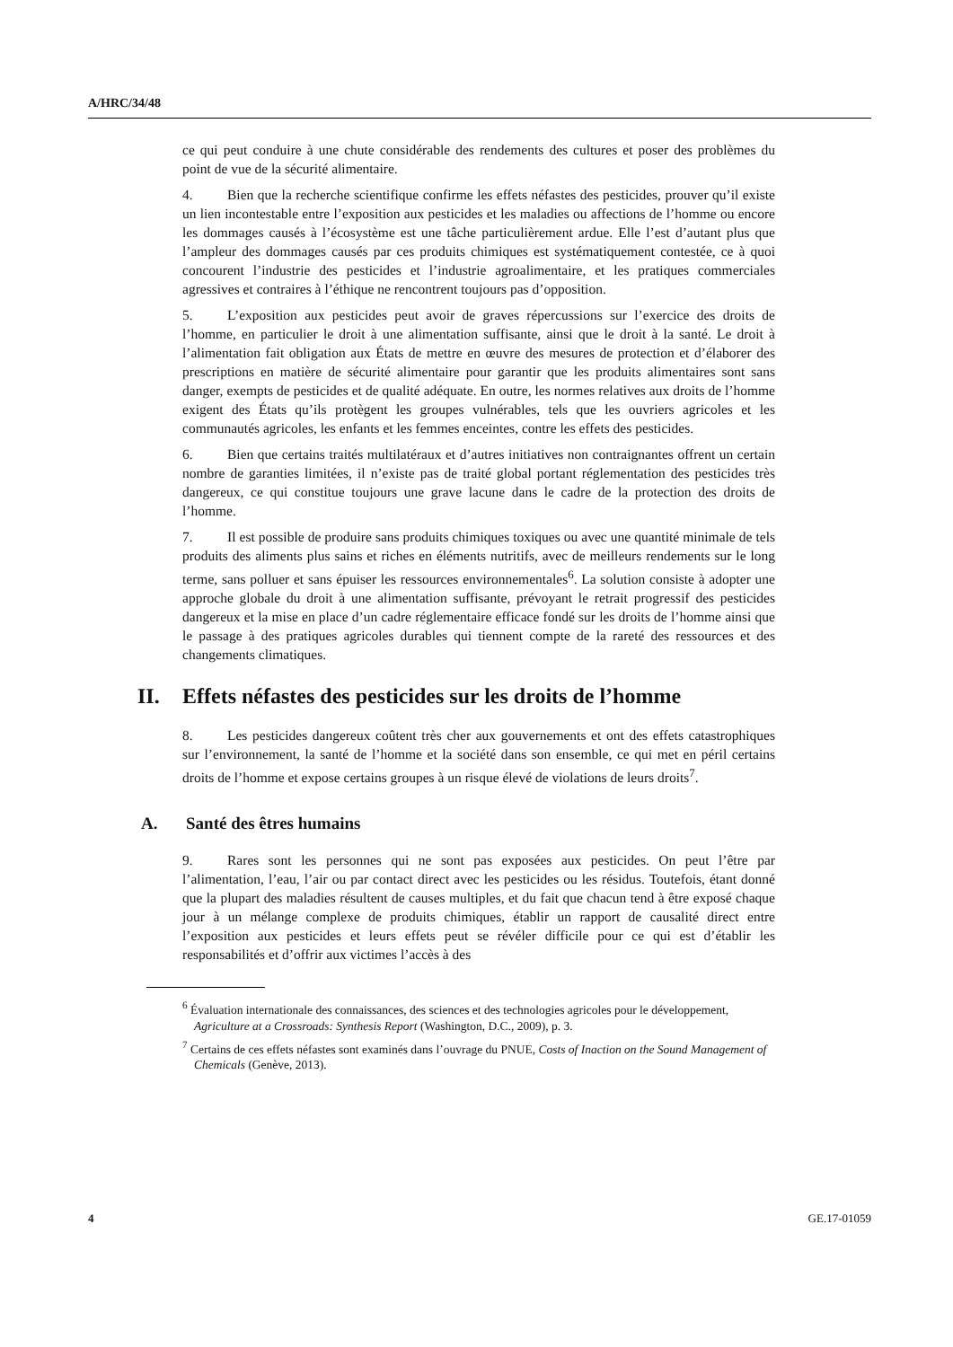A/HRC/34/48
ce qui peut conduire à une chute considérable des rendements des cultures et poser des problèmes du point de vue de la sécurité alimentaire.
4. Bien que la recherche scientifique confirme les effets néfastes des pesticides, prouver qu’il existe un lien incontestable entre l’exposition aux pesticides et les maladies ou affections de l’homme ou encore les dommages causés à l’écosystème est une tâche particulièrement ardue. Elle l’est d’autant plus que l’ampleur des dommages causés par ces produits chimiques est systématiquement contestée, ce à quoi concourent l’industrie des pesticides et l’industrie agroalimentaire, et les pratiques commerciales agressives et contraires à l’éthique ne rencontrent toujours pas d’opposition.
5. L’exposition aux pesticides peut avoir de graves répercussions sur l’exercice des droits de l’homme, en particulier le droit à une alimentation suffisante, ainsi que le droit à la santé. Le droit à l’alimentation fait obligation aux États de mettre en œuvre des mesures de protection et d’élaborer des prescriptions en matière de sécurité alimentaire pour garantir que les produits alimentaires sont sans danger, exempts de pesticides et de qualité adéquate. En outre, les normes relatives aux droits de l’homme exigent des États qu’ils protègent les groupes vulnérables, tels que les ouvriers agricoles et les communautés agricoles, les enfants et les femmes enceintes, contre les effets des pesticides.
6. Bien que certains traités multilatéraux et d’autres initiatives non contraignantes offrent un certain nombre de garanties limitées, il n’existe pas de traité global portant réglementation des pesticides très dangereux, ce qui constitue toujours une grave lacune dans le cadre de la protection des droits de l’homme.
7. Il est possible de produire sans produits chimiques toxiques ou avec une quantité minimale de tels produits des aliments plus sains et riches en éléments nutritifs, avec de meilleurs rendements sur le long terme, sans polluer et sans épuiser les ressources environnementales<sup>6</sup>. La solution consiste à adopter une approche globale du droit à une alimentation suffisante, prévoyant le retrait progressif des pesticides dangereux et la mise en place d’un cadre réglementaire efficace fondé sur les droits de l’homme ainsi que le passage à des pratiques agricoles durables qui tiennent compte de la rareté des ressources et des changements climatiques.
II. Effets néfastes des pesticides sur les droits de l’homme
8. Les pesticides dangereux coûtent très cher aux gouvernements et ont des effets catastrophiques sur l’environnement, la santé de l’homme et la société dans son ensemble, ce qui met en péril certains droits de l’homme et expose certains groupes à un risque élevé de violations de leurs droits<sup>7</sup>.
A. Santé des êtres humains
9. Rares sont les personnes qui ne sont pas exposées aux pesticides. On peut l’être par l’alimentation, l’eau, l’air ou par contact direct avec les pesticides ou les résidus. Toutefois, étant donné que la plupart des maladies résultent de causes multiples, et du fait que chacun tend à être exposé chaque jour à un mélange complexe de produits chimiques, établir un rapport de causalité direct entre l’exposition aux pesticides et leurs effets peut se révéler difficile pour ce qui est d’établir les responsabilités et d’offrir aux victimes l’accès à des
<sup>6</sup> Évaluation internationale des connaissances, des sciences et des technologies agricoles pour le développement, Agriculture at a Crossroads: Synthesis Report (Washington, D.C., 2009), p. 3.
<sup>7</sup> Certains de ces effets néfastes sont examinés dans l’ouvrage du PNUE, Costs of Inaction on the Sound Management of Chemicals (Genève, 2013).
4 GE.17-01059